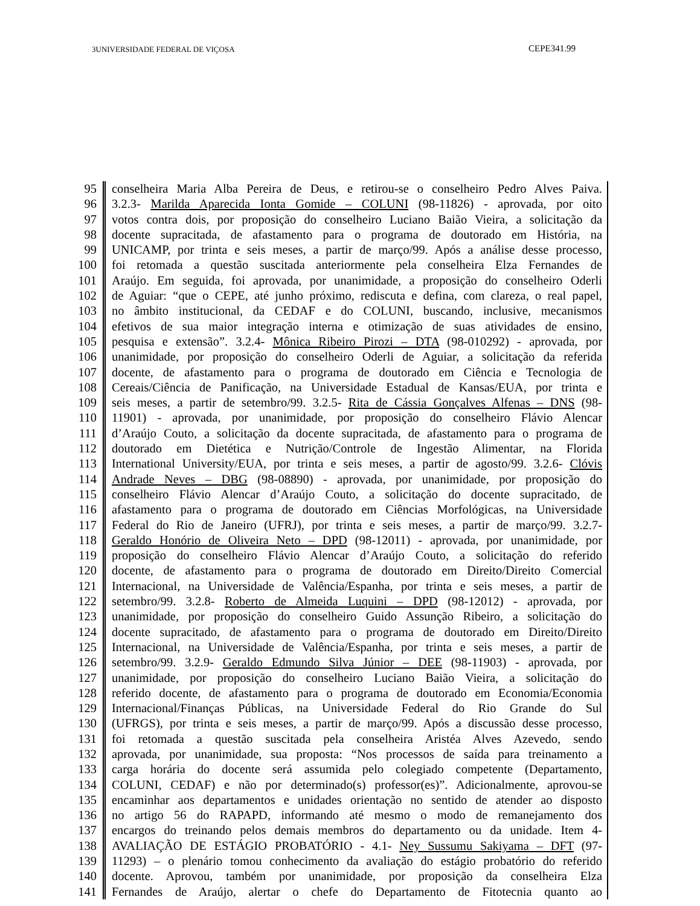3UNIVERSIDADE FEDERAL DE VIÇOSA CEPE341.99
| 95 | conselheira Maria Alba Pereira de Deus, e retirou-se o conselheiro Pedro Alves Paiva. |
| 96 | 3.2.3- Marilda Aparecida Ionta Gomide – COLUNI (98-11826) - aprovada, por oito |
| 97 | votos contra dois, por proposição do conselheiro Luciano Baião Vieira, a solicitação da |
| 98 | docente supracitada, de afastamento para o programa de doutorado em História, na |
| 99 | UNICAMP, por trinta e seis meses, a partir de março/99. Após a análise desse processo, |
| 100 | foi retomada a questão suscitada anteriormente pela conselheira Elza Fernandes de |
| 101 | Araújo. Em seguida, foi aprovada, por unanimidade, a proposição do conselheiro Oderli |
| 102 | de Aguiar: “que o CEPE, até junho próximo, rediscuta e defina, com clareza, o real papel, |
| 103 | no âmbito institucional, da CEDAF e do COLUNI, buscando, inclusive, mecanismos |
| 104 | efetivos de sua maior integração interna e otimização de suas atividades de ensino, |
| 105 | pesquisa e extensão”. 3.2.4- Mônica Ribeiro Pirozi – DTA (98-010292) - aprovada, por |
| 106 | unanimidade, por proposição do conselheiro Oderli de Aguiar, a solicitação da referida |
| 107 | docente, de afastamento para o programa de doutorado em Ciência e Tecnologia de |
| 108 | Cereais/Ciência de Panificação, na Universidade Estadual de Kansas/EUA, por trinta e |
| 109 | seis meses, a partir de setembro/99. 3.2.5- Rita de Cássia Gonçalves Alfenas – DNS (98- |
| 110 | 11901) - aprovada, por unanimidade, por proposição do conselheiro Flávio Alencar |
| 111 | d’Araújo Couto, a solicitação da docente supracitada, de afastamento para o programa de |
| 112 | doutorado em Dietética e Nutrição/Controle de Ingestão Alimentar, na Florida |
| 113 | International University/EUA, por trinta e seis meses, a partir de agosto/99. 3.2.6- Clóvis |
| 114 | Andrade Neves – DBG (98-08890) - aprovada, por unanimidade, por proposição do |
| 115 | conselheiro Flávio Alencar d’Araújo Couto, a solicitação do docente supracitado, de |
| 116 | afastamento para o programa de doutorado em Ciências Morfológicas, na Universidade |
| 117 | Federal do Rio de Janeiro (UFRJ), por trinta e seis meses, a partir de março/99. 3.2.7- |
| 118 | Geraldo Honório de Oliveira Neto – DPD (98-12011) - aprovada, por unanimidade, por |
| 119 | proposição do conselheiro Flávio Alencar d’Araújo Couto, a solicitação do referido |
| 120 | docente, de afastamento para o programa de doutorado em Direito/Direito Comercial |
| 121 | Internacional, na Universidade de Valência/Espanha, por trinta e seis meses, a partir de |
| 122 | setembro/99. 3.2.8- Roberto de Almeida Luquini – DPD (98-12012) - aprovada, por |
| 123 | unanimidade, por proposição do conselheiro Guido Assunção Ribeiro, a solicitação do |
| 124 | docente supracitado, de afastamento para o programa de doutorado em Direito/Direito |
| 125 | Internacional, na Universidade de Valência/Espanha, por trinta e seis meses, a partir de |
| 126 | setembro/99. 3.2.9- Geraldo Edmundo Silva Júnior – DEE (98-11903) - aprovada, por |
| 127 | unanimidade, por proposição do conselheiro Luciano Baião Vieira, a solicitação do |
| 128 | referido docente, de afastamento para o programa de doutorado em Economia/Economia |
| 129 | Internacional/Finanças Públicas, na Universidade Federal do Rio Grande do Sul |
| 130 | (UFRGS), por trinta e seis meses, a partir de março/99. Após a discussão desse processo, |
| 131 | foi retomada a questão suscitada pela conselheira Aristéa Alves Azevedo, sendo |
| 132 | aprovada, por unanimidade, sua proposta: “Nos processos de saída para treinamento a |
| 133 | carga horária do docente será assumida pelo colegiado competente (Departamento, |
| 134 | COLUNI, CEDAF) e não por determinado(s) professor(es)”. Adicionalmente, aprovou-se |
| 135 | encaminhar aos departamentos e unidades orientação no sentido de atender ao disposto |
| 136 | no artigo 56 do RAPAPD, informando até mesmo o modo de remanejamento dos |
| 137 | encargos do treinando pelos demais membros do departamento ou da unidade. Item 4- |
| 138 | AVALIAÇÃO DE ESTÁGIO PROBATÓRIO - 4.1- Ney Sussumu Sakiyama – DFT (97- |
| 139 | 11293) – o plenário tomou conhecimento da avaliação do estágio probatório do referido |
| 140 | docente. Aprovou, também por unanimidade, por proposição da conselheira Elza |
| 141 | Fernandes de Araújo, alertar o chefe do Departamento de Fitotecnia quanto ao |